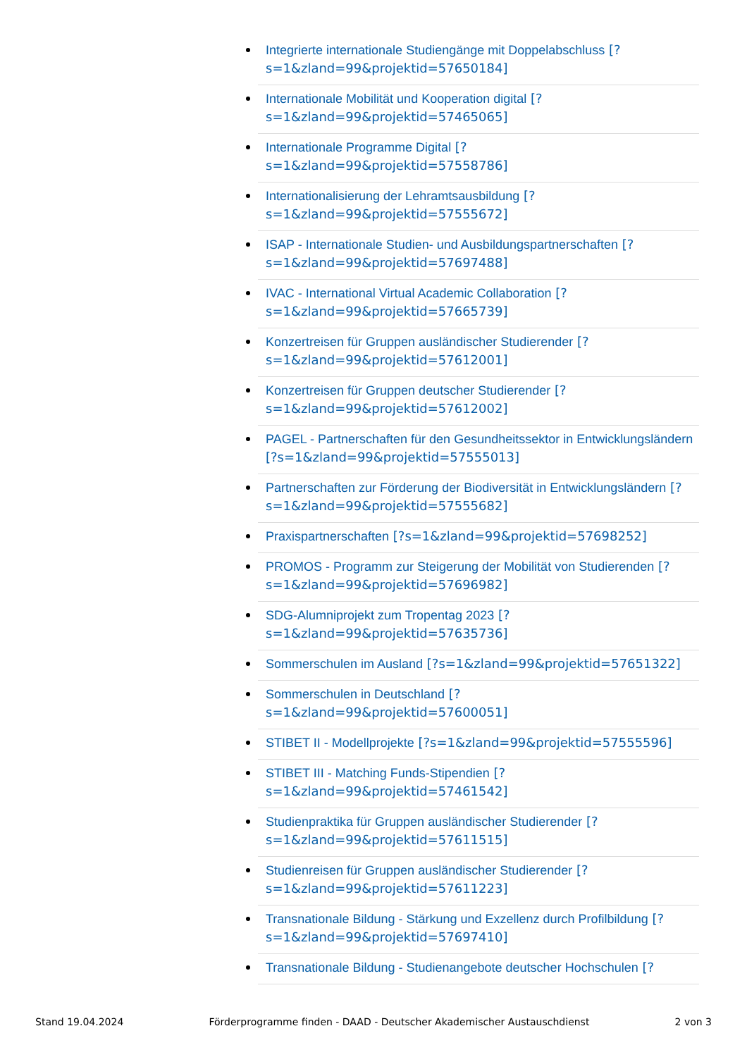Integrierte internationale Studiengänge mit Doppelabschluss [?s=1&zland=99&projektid=57650184]
Internationale Mobilität und Kooperation digital [?s=1&zland=99&projektid=57465065]
Internationale Programme Digital [?s=1&zland=99&projektid=57558786]
Internationalisierung der Lehramtsausbildung [?s=1&zland=99&projektid=57555672]
ISAP - Internationale Studien- und Ausbildungspartnerschaften [?s=1&zland=99&projektid=57697488]
IVAC - International Virtual Academic Collaboration [?s=1&zland=99&projektid=57665739]
Konzertreisen für Gruppen ausländischer Studierender [?s=1&zland=99&projektid=57612001]
Konzertreisen für Gruppen deutscher Studierender [?s=1&zland=99&projektid=57612002]
PAGEL - Partnerschaften für den Gesundheitssektor in Entwicklungsländern [?s=1&zland=99&projektid=57555013]
Partnerschaften zur Förderung der Biodiversität in Entwicklungsländern [?s=1&zland=99&projektid=57555682]
Praxispartnerschaften [?s=1&zland=99&projektid=57698252]
PROMOS - Programm zur Steigerung der Mobilität von Studierenden [?s=1&zland=99&projektid=57696982]
SDG-Alumniprojekt zum Tropentag 2023 [?s=1&zland=99&projektid=57635736]
Sommerschulen im Ausland [?s=1&zland=99&projektid=57651322]
Sommerschulen in Deutschland [?s=1&zland=99&projektid=57600051]
STIBET II - Modellprojekte [?s=1&zland=99&projektid=57555596]
STIBET III - Matching Funds-Stipendien [?s=1&zland=99&projektid=57461542]
Studienpraktika für Gruppen ausländischer Studierender [?s=1&zland=99&projektid=57611515]
Studienreisen für Gruppen ausländischer Studierender [?s=1&zland=99&projektid=57611223]
Transnationale Bildung - Stärkung und Exzellenz durch Profilbildung [?s=1&zland=99&projektid=57697410]
Transnationale Bildung - Studienangebote deutscher Hochschulen [?
Stand 19.04.2024 Förderprogramme finden - DAAD - Deutscher Akademischer Austauschdienst 2 von 3